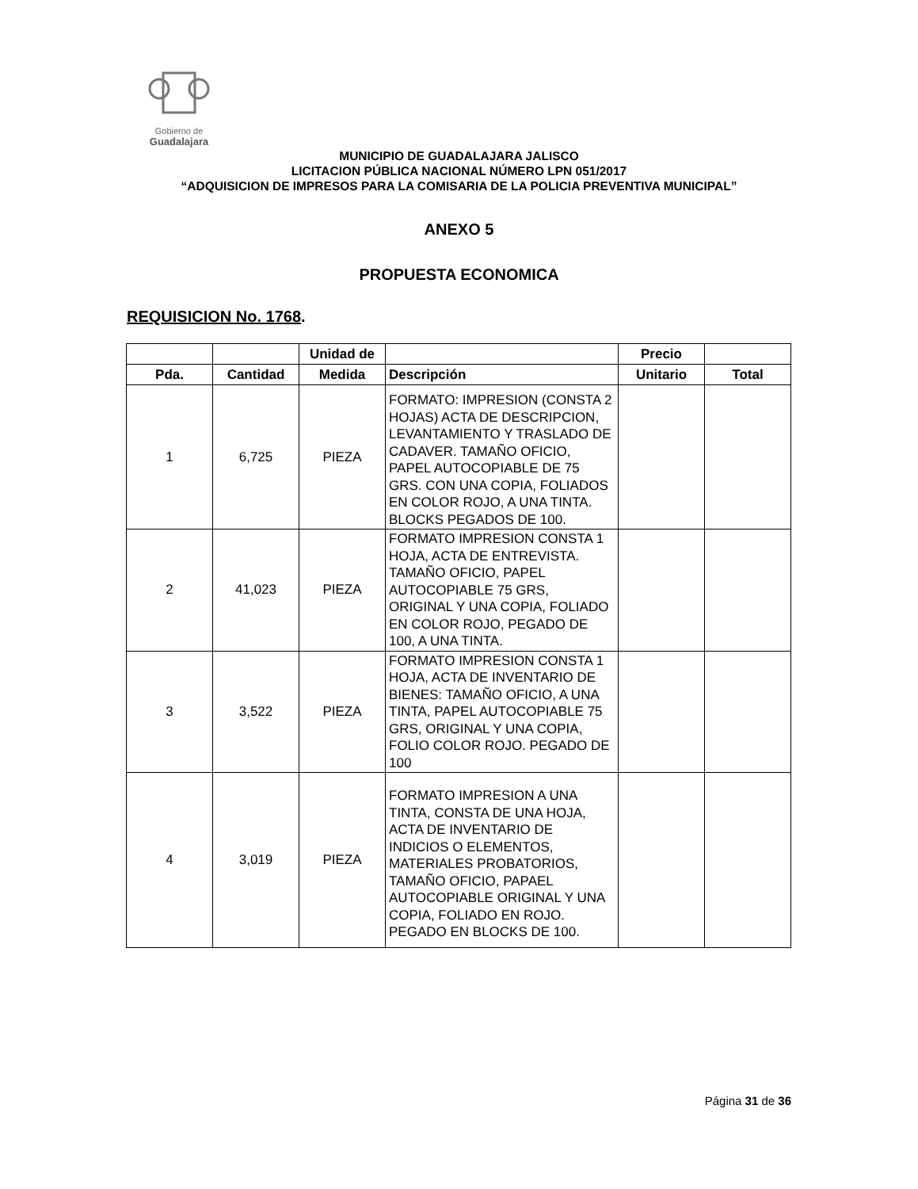Gobierno de
Guadalajara
MUNICIPIO DE GUADALAJARA JALISCO
LICITACION PÚBLICA NACIONAL NÚMERO LPN 051/2017
“ADQUISICION DE IMPRESOS PARA LA COMISARIA DE LA POLICIA PREVENTIVA MUNICIPAL”
ANEXO 5
PROPUESTA ECONOMICA
REQUISICION No. 1768.
| | | Unidad de | | Precio | |
| --- | --- | --- | --- | --- | --- |
| Pda. | Cantidad | Medida | Descripción | Unitario | Total |
| 1 | 6,725 | PIEZA | FORMATO: IMPRESION (CONSTA 2 HOJAS) ACTA DE DESCRIPCION, LEVANTAMIENTO Y TRASLADO DE CADAVER. TAMAÑO OFICIO, PAPEL AUTOCOPIABLE DE 75 GRS. CON UNA COPIA, FOLIADOS EN COLOR ROJO, A UNA TINTA. BLOCKS PEGADOS DE 100. | | |
| 2 | 41,023 | PIEZA | FORMATO IMPRESION CONSTA 1 HOJA, ACTA DE ENTREVISTA. TAMAÑO OFICIO, PAPEL AUTOCOPIABLE 75 GRS, ORIGINAL Y UNA COPIA, FOLIADO EN COLOR ROJO, PEGADO DE 100, A UNA TINTA. | | |
| 3 | 3,522 | PIEZA | FORMATO IMPRESION CONSTA 1 HOJA, ACTA DE INVENTARIO DE BIENES: TAMAÑO OFICIO, A UNA TINTA, PAPEL AUTOCOPIABLE 75 GRS, ORIGINAL Y UNA COPIA, FOLIO COLOR ROJO. PEGADO DE 100 | | |
| 4 | 3,019 | PIEZA | FORMATO IMPRESION A UNA TINTA, CONSTA DE UNA HOJA, ACTA DE INVENTARIO DE INDICIOS O ELEMENTOS, MATERIALES PROBATORIOS, TAMAÑO OFICIO, PAPAEL AUTOCOPIABLE ORIGINAL Y UNA COPIA, FOLIADO EN ROJO. PEGADO EN BLOCKS DE 100. | | |
Página 31 de 36